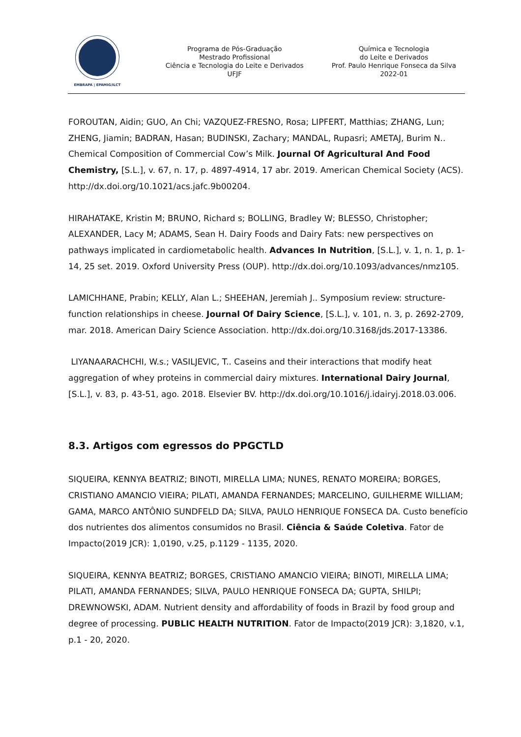EMBRAPA | EPAMIG/ILCT
Programa de Pós-Graduação
Mestrado Profissional
Ciência e Tecnologia do Leite e Derivados
UFJF
Química e Tecnologia
do Leite e Derivados
Prof. Paulo Henrique Fonseca da Silva
2022-01
FOROUTAN, Aidin; GUO, An Chi; VAZQUEZ-FRESNO, Rosa; LIPFERT, Matthias; ZHANG, Lun; ZHENG, Jiamin; BADRAN, Hasan; BUDINSKI, Zachary; MANDAL, Rupasri; AMETAJ, Burim N.. Chemical Composition of Commercial Cow’s Milk. Journal Of Agricultural And Food Chemistry, [S.L.], v. 67, n. 17, p. 4897-4914, 17 abr. 2019. American Chemical Society (ACS). http://dx.doi.org/10.1021/acs.jafc.9b00204.
HIRAHATAKE, Kristin M; BRUNO, Richard s; BOLLING, Bradley W; BLESSO, Christopher; ALEXANDER, Lacy M; ADAMS, Sean H. Dairy Foods and Dairy Fats: new perspectives on pathways implicated in cardiometabolic health. Advances In Nutrition, [S.L.], v. 1, n. 1, p. 1-14, 25 set. 2019. Oxford University Press (OUP). http://dx.doi.org/10.1093/advances/nmz105.
LAMICHHANE, Prabin; KELLY, Alan L.; SHEEHAN, Jeremiah J.. Symposium review: structure-function relationships in cheese. Journal Of Dairy Science, [S.L.], v. 101, n. 3, p. 2692-2709, mar. 2018. American Dairy Science Association. http://dx.doi.org/10.3168/jds.2017-13386.
LIYANAARACHCHI, W.s.; VASILJEVIC, T.. Caseins and their interactions that modify heat aggregation of whey proteins in commercial dairy mixtures. International Dairy Journal, [S.L.], v. 83, p. 43-51, ago. 2018. Elsevier BV. http://dx.doi.org/10.1016/j.idairyj.2018.03.006.
8.3. Artigos com egressos do PPGCTLD
SIQUEIRA, KENNYA BEATRIZ; BINOTI, MIRELLA LIMA; NUNES, RENATO MOREIRA; BORGES, CRISTIANO AMANCIO VIEIRA; PILATI, AMANDA FERNANDES; MARCELINO, GUILHERME WILLIAM; GAMA, MARCO ANTÔNIO SUNDFELD DA; SILVA, PAULO HENRIQUE FONSECA DA. Custo benefício dos nutrientes dos alimentos consumidos no Brasil. Ciência & Saúde Coletiva. Fator de Impacto(2019 JCR): 1,0190, v.25, p.1129 - 1135, 2020.
SIQUEIRA, KENNYA BEATRIZ; BORGES, CRISTIANO AMANCIO VIEIRA; BINOTI, MIRELLA LIMA; PILATI, AMANDA FERNANDES; SILVA, PAULO HENRIQUE FONSECA DA; GUPTA, SHILPI; DREWNOWSKI, ADAM. Nutrient density and affordability of foods in Brazil by food group and degree of processing. PUBLIC HEALTH NUTRITION. Fator de Impacto(2019 JCR): 3,1820, v.1, p.1 - 20, 2020.